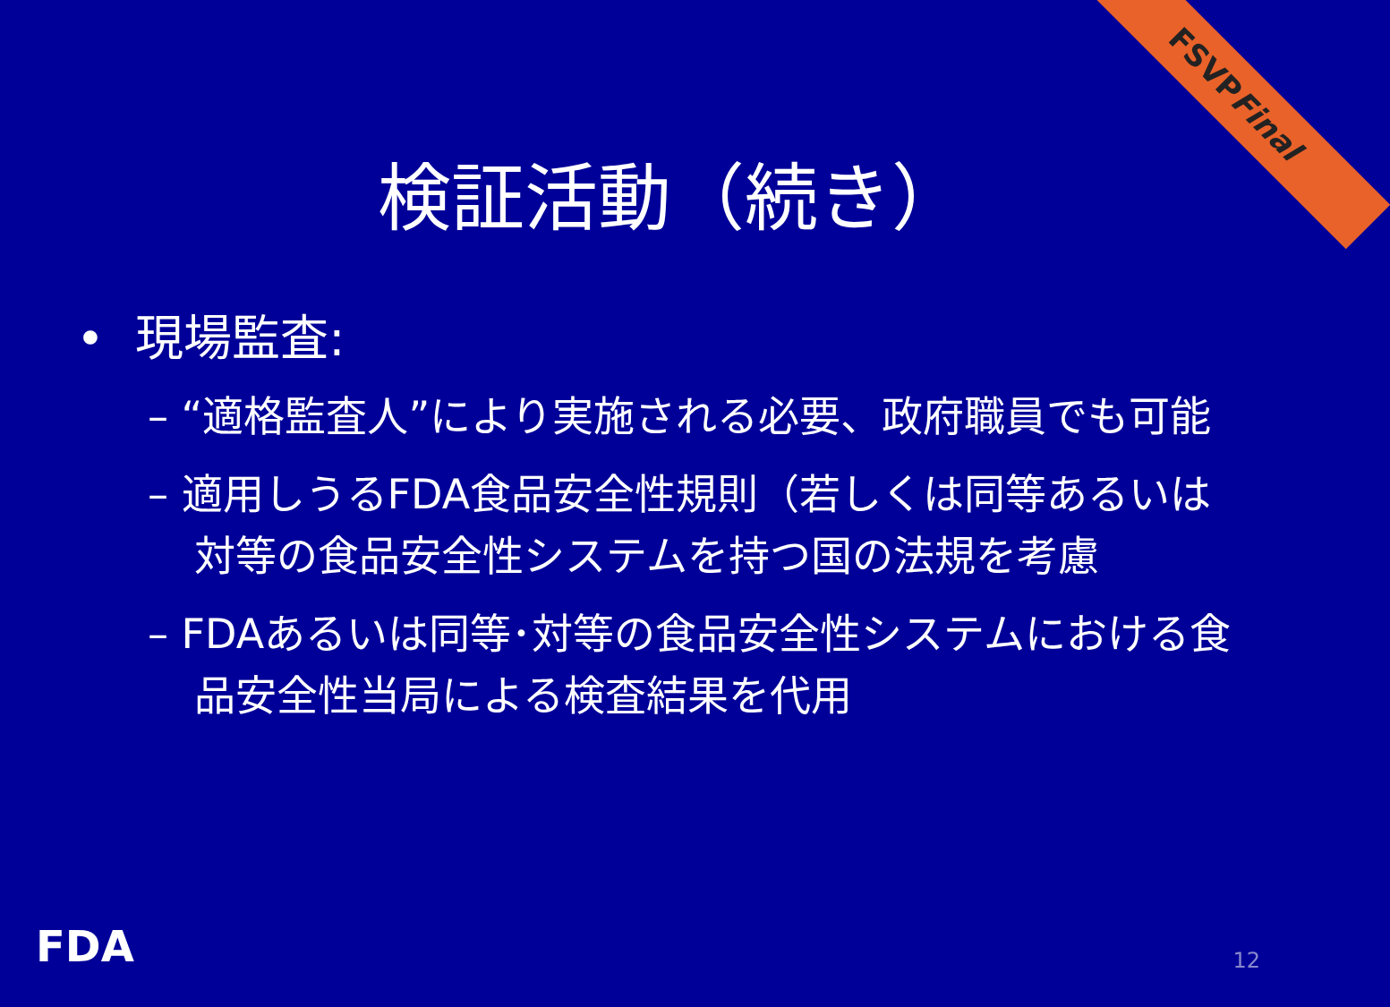FSVP Final
検証活動（続き）
• 現場監査:
– “適格監査人”により実施される必要、政府職員でも可能
– 適用しうるFDA食品安全性規則（若しくは同等あるいは対等の食品安全性システムを持つ国の法規を考慮
– FDAあるいは同等･対等の食品安全性システムにおける食品安全性当局による検査結果を代用
FDA 12